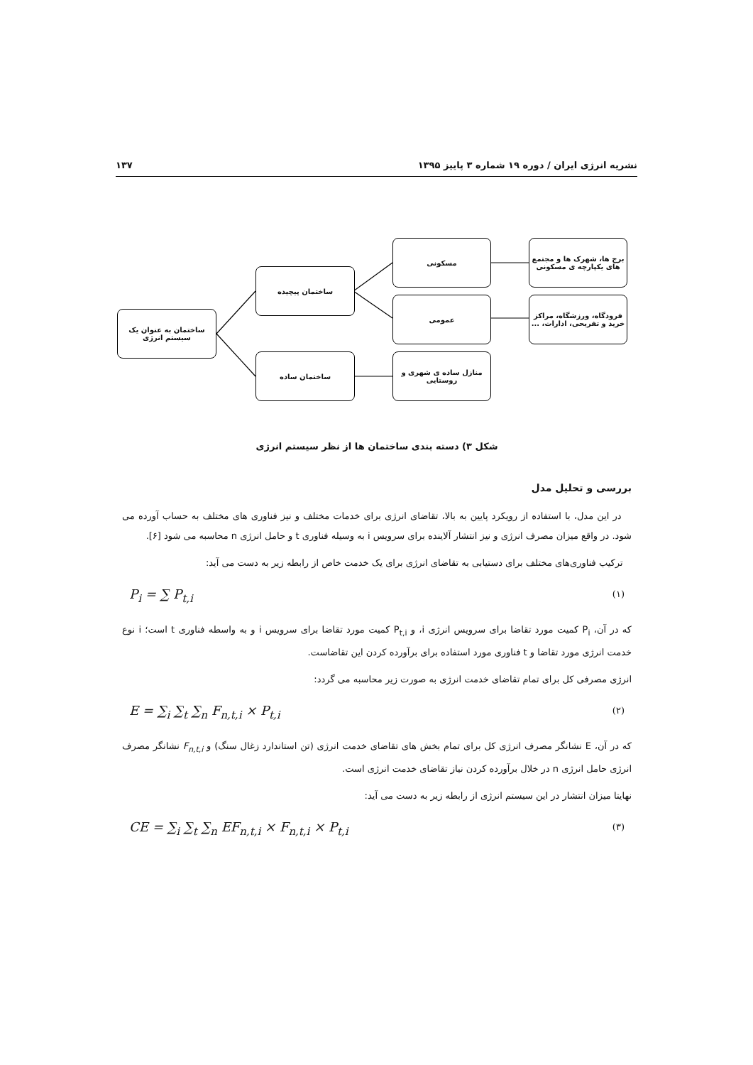نشریه انرژی ایران / دوره ۱۹ شماره ۳ پاییز ۱۳۹۵ ۱۳۷
برج ها، شهرک ها و مجتمع های یکپارچه ی مسکونی
مسکونی
فرودگاه، ورزشگاه، مراکز خرید و تفریحی، ادارات، ...
عمومی
ساختمان پیچیده
ساختمان به عنوان یک سیستم انرژی
ساختمان ساده
منازل ساده ی شهری و روستایی
شکل ۳) دسته بندی ساختمان ها از نظر سیستم انرژی
بررسی و تحلیل مدل
در این مدل، با استفاده از رویکرد پایین به بالا، تقاضای انرژی برای خدمات مختلف و نیز فناوری های مختلف به حساب آورده می شود. در واقع میزان مصرف انرژی و نیز انتشار آلاینده برای سرویس i به وسیله فناوری t و حامل انرژی n محاسبه می شود [۶].
ترکیب فناوری‌های مختلف برای دستیابی به تقاضای انرژی برای یک خدمت خاص از رابطه زیر به دست می آید:
P<sub>i</sub> = ∑ P<sub>t,i</sub> (۱)
که در آن، P<sub>i</sub> کمیت مورد تقاضا برای سرویس انرژی i، و P<sub>t,i</sub> کمیت مورد تقاضا برای سرویس i و به واسطه فناوری t است؛ i نوع خدمت انرژی مورد تقاضا و t فناوری مورد استفاده برای برآورده کردن این تقاضاست.
انرژی مصرفی کل برای تمام تقاضای خدمت انرژی به صورت زیر محاسبه می گردد:
E = ∑<sub>i</sub> ∑<sub>t</sub> ∑<sub>n</sub> F<sub>n,t,i</sub> × P<sub>t,i</sub> (۲)
که در آن، E نشانگر مصرف انرژی کل برای تمام بخش های تقاضای خدمت انرژی (تن استاندارد زغال سنگ) و F<sub>n,t,i</sub> نشانگر مصرف انرژی حامل انرژی n در خلال برآورده کردن نیاز تقاضای خدمت انرژی است.
نهایتا میزان انتشار در این سیستم انرژی از رابطه زیر به دست می آید:
CE = ∑<sub>i</sub> ∑<sub>t</sub> ∑<sub>n</sub> EF<sub>n,t,i</sub> × F<sub>n,t,i</sub> × P<sub>t,i</sub> (۳)